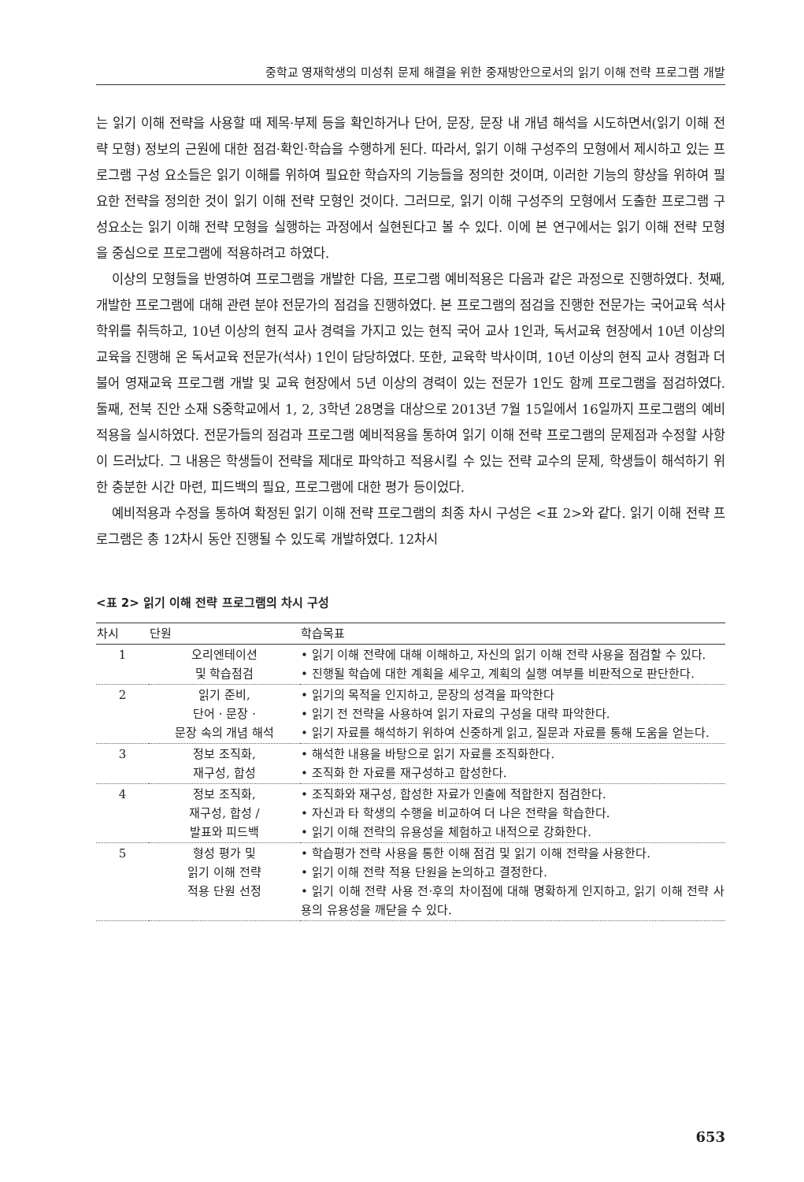중학교 영재학생의 미성취 문제 해결을 위한 중재방안으로서의 읽기 이해 전략 프로그램 개발
는 읽기 이해 전략을 사용할 때 제목·부제 등을 확인하거나 단어, 문장, 문장 내 개념 해석을 시도하면서(읽기 이해 전략 모형) 정보의 근원에 대한 점검·확인·학습을 수행하게 된다. 따라서, 읽기 이해 구성주의 모형에서 제시하고 있는 프로그램 구성 요소들은 읽기 이해를 위하여 필요한 학습자의 기능들을 정의한 것이며, 이러한 기능의 향상을 위하여 필요한 전략을 정의한 것이 읽기 이해 전략 모형인 것이다. 그러므로, 읽기 이해 구성주의 모형에서 도출한 프로그램 구성요소는 읽기 이해 전략 모형을 실행하는 과정에서 실현된다고 볼 수 있다. 이에 본 연구에서는 읽기 이해 전략 모형을 중심으로 프로그램에 적용하려고 하였다.
이상의 모형들을 반영하여 프로그램을 개발한 다음, 프로그램 예비적용은 다음과 같은 과정으로 진행하였다. 첫째, 개발한 프로그램에 대해 관련 분야 전문가의 점검을 진행하였다. 본 프로그램의 점검을 진행한 전문가는 국어교육 석사학위를 취득하고, 10년 이상의 현직 교사 경력을 가지고 있는 현직 국어 교사 1인과, 독서교육 현장에서 10년 이상의 교육을 진행해 온 독서교육 전문가(석사) 1인이 담당하였다. 또한, 교육학 박사이며, 10년 이상의 현직 교사 경험과 더불어 영재교육 프로그램 개발 및 교육 현장에서 5년 이상의 경력이 있는 전문가 1인도 함께 프로그램을 점검하였다. 둘째, 전북 진안 소재 S중학교에서 1, 2, 3학년 28명을 대상으로 2013년 7월 15일에서 16일까지 프로그램의 예비적용을 실시하였다. 전문가들의 점검과 프로그램 예비적용을 통하여 읽기 이해 전략 프로그램의 문제점과 수정할 사항이 드러났다. 그 내용은 학생들이 전략을 제대로 파악하고 적용시킬 수 있는 전략 교수의 문제, 학생들이 해석하기 위한 충분한 시간 마련, 피드백의 필요, 프로그램에 대한 평가 등이었다.
예비적용과 수정을 통하여 확정된 읽기 이해 전략 프로그램의 최종 차시 구성은 <표 2>와 같다. 읽기 이해 전략 프로그램은 총 12차시 동안 진행될 수 있도록 개발하였다. 12차시
<표 2> 읽기 이해 전략 프로그램의 차시 구성
| 차시 | 단원 | 학습목표 |
| --- | --- | --- |
| 1 | 오리엔테이션 및 학습점검 | • 읽기 이해 전략에 대해 이해하고, 자신의 읽기 이해 전략 사용을 점검할 수 있다. • 진행될 학습에 대한 계획을 세우고, 계획의 실행 여부를 비판적으로 판단한다. |
| 2 | 읽기 준비, 단어 · 문장 · 문장 속의 개념 해석 | • 읽기의 목적을 인지하고, 문장의 성격을 파악한다 • 읽기 전 전략을 사용하여 읽기 자료의 구성을 대략 파악한다. • 읽기 자료를 해석하기 위하여 신중하게 읽고, 질문과 자료를 통해 도움을 얻는다. |
| 3 | 정보 조직화, 재구성, 합성 | • 해석한 내용을 바탕으로 읽기 자료를 조직화한다. • 조직화 한 자료를 재구성하고 합성한다. |
| 4 | 정보 조직화, 재구성, 합성 / 발표와 피드백 | • 조직화와 재구성, 합성한 자료가 인출에 적합한지 점검한다. • 자신과 타 학생의 수행을 비교하여 더 나은 전략을 학습한다. • 읽기 이해 전략의 유용성을 체험하고 내적으로 강화한다. |
| 5 | 형성 평가 및 읽기 이해 전략 적용 단원 선정 | • 학습평가 전략 사용을 통한 이해 점검 및 읽기 이해 전략을 사용한다. • 읽기 이해 전략 적용 단원을 논의하고 결정한다. • 읽기 이해 전략 사용 전·후의 차이점에 대해 명확하게 인지하고, 읽기 이해 전략 사용의 유용성을 깨닫을 수 있다. |
653